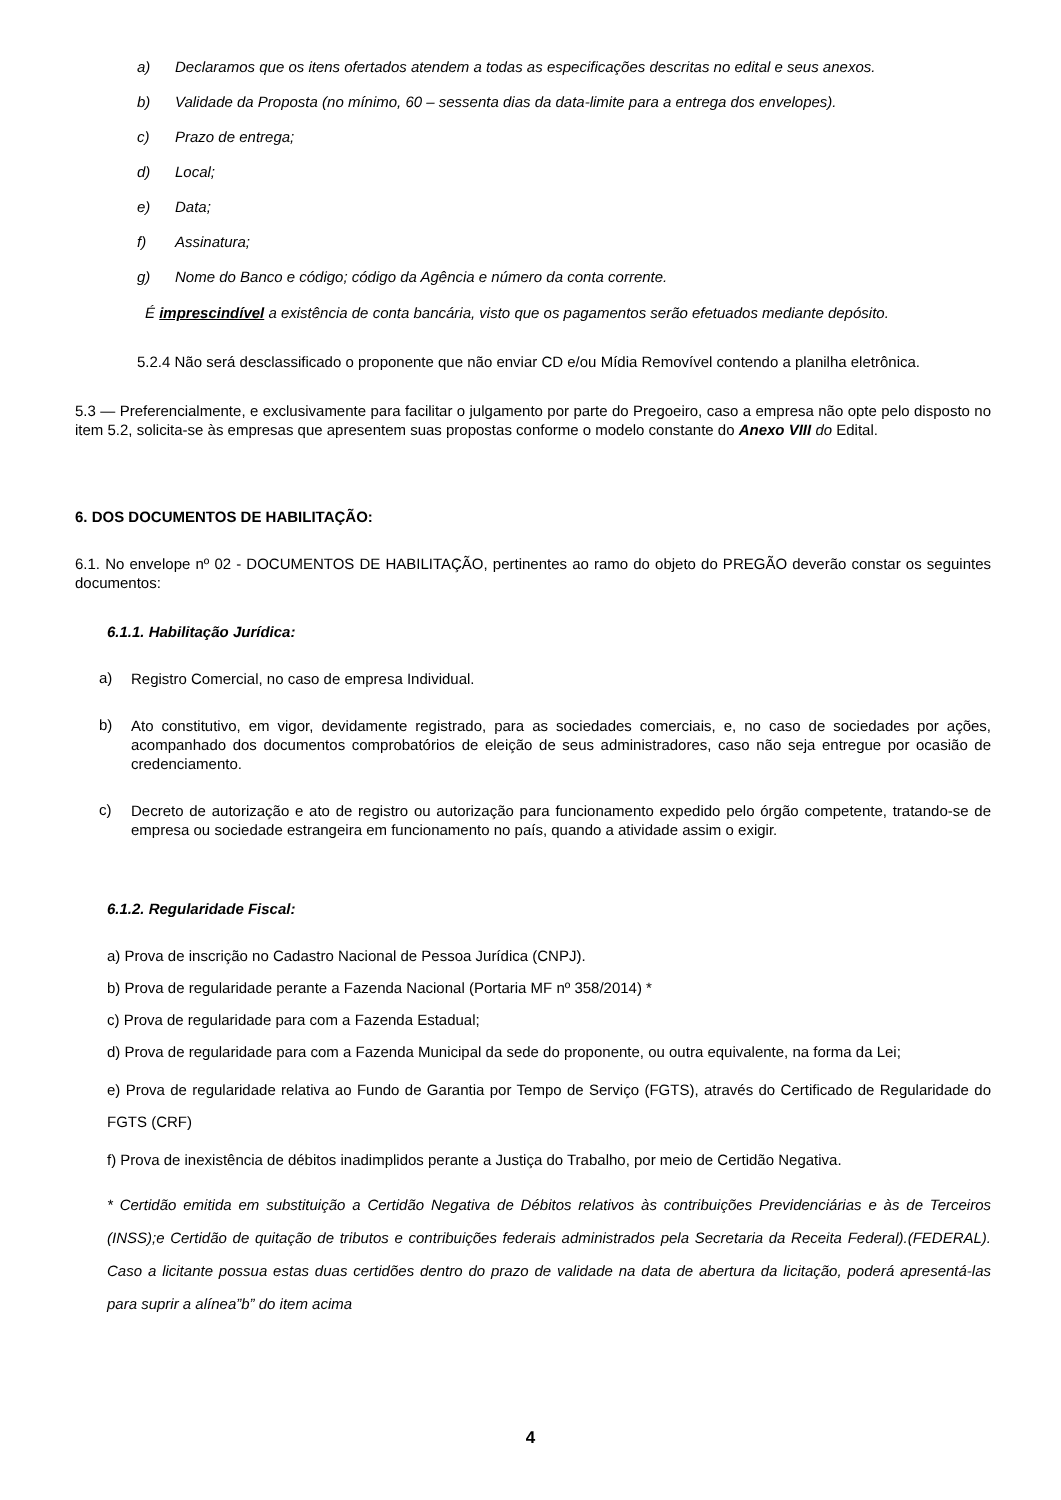a) Declaramos que os itens ofertados atendem a todas as especificações descritas no edital e seus anexos.
b) Validade da Proposta (no mínimo, 60 – sessenta dias da data-limite para a entrega dos envelopes).
c) Prazo de entrega;
d) Local;
e) Data;
f) Assinatura;
g) Nome do Banco e código; código da Agência e número da conta corrente.
É imprescindível a existência de conta bancária, visto que os pagamentos serão efetuados mediante depósito.
5.2.4 Não será desclassificado o proponente que não enviar CD e/ou Mídia Removível contendo a planilha eletrônica.
5.3 — Preferencialmente, e exclusivamente para facilitar o julgamento por parte do Pregoeiro, caso a empresa não opte pelo disposto no item 5.2, solicita-se às empresas que apresentem suas propostas conforme o modelo constante do Anexo VIII do Edital.
6. DOS DOCUMENTOS DE HABILITAÇÃO:
6.1. No envelope nº 02 - DOCUMENTOS DE HABILITAÇÃO, pertinentes ao ramo do objeto do PREGÃO deverão constar os seguintes documentos:
6.1.1. Habilitação Jurídica:
a)
Registro Comercial, no caso de empresa Individual.
b)
Ato constitutivo, em vigor, devidamente registrado, para as sociedades comerciais, e, no caso de sociedades por ações, acompanhado dos documentos comprobatórios de eleição de seus administradores, caso não seja entregue por ocasião de credenciamento.
c)
Decreto de autorização e ato de registro ou autorização para funcionamento expedido pelo órgão competente, tratando-se de empresa ou sociedade estrangeira em funcionamento no país, quando a atividade assim o exigir.
6.1.2. Regularidade Fiscal:
a) Prova de inscrição no Cadastro Nacional de Pessoa Jurídica (CNPJ).
b) Prova de regularidade perante a Fazenda Nacional (Portaria MF nº 358/2014) *
c) Prova de regularidade para com a Fazenda Estadual;
d) Prova de regularidade para com a Fazenda Municipal da sede do proponente, ou outra equivalente, na forma da Lei;
e) Prova de regularidade relativa ao Fundo de Garantia por Tempo de Serviço (FGTS), através do Certificado de Regularidade do FGTS (CRF)
f) Prova de inexistência de débitos inadimplidos perante a Justiça do Trabalho, por meio de Certidão Negativa.
* Certidão emitida em substituição a Certidão Negativa de Débitos relativos às contribuições Previdenciárias e às de Terceiros (INSS);e Certidão de quitação de tributos e contribuições federais administrados pela Secretaria da Receita Federal).(FEDERAL). Caso a licitante possua estas duas certidões dentro do prazo de validade na data de abertura da licitação, poderá apresentá-las para suprir a alínea”b” do item acima
4